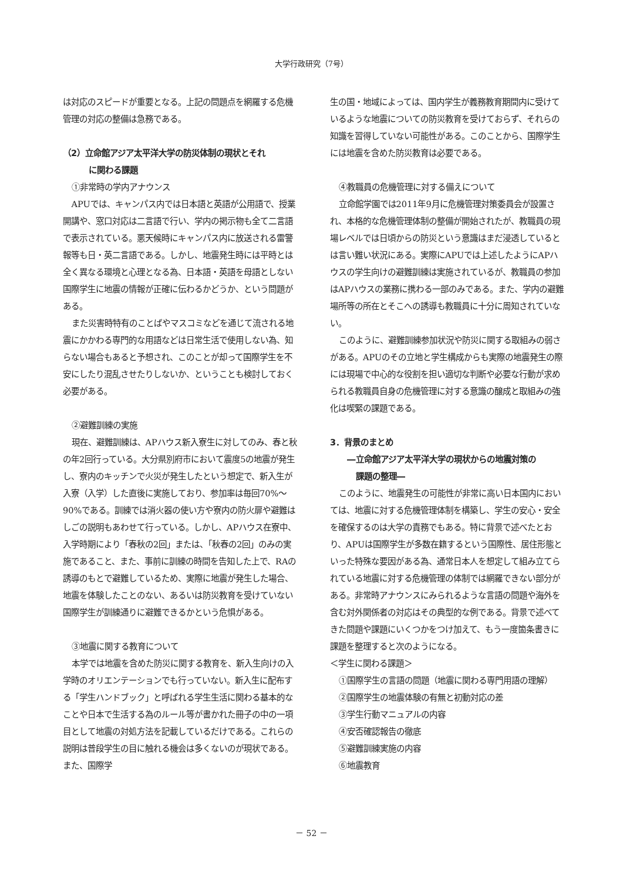大学行政研究（7号）
は対応のスピードが重要となる。上記の問題点を網羅する危機管理の対応の整備は急務である。
（2）立命館アジア太平洋大学の防災体制の現状とそれ
に関わる課題
①非常時の学内アナウンス
APUでは、キャンパス内では日本語と英語が公用語で、授業開講や、窓口対応は二言語で行い、学内の掲示物も全て二言語で表示されている。悪天候時にキャンパス内に放送される雷警報等も日・英二言語である。しかし、地震発生時には平時とは全く異なる環境と心理となる為、日本語・英語を母語としない国際学生に地震の情報が正確に伝わるかどうか、という問題がある。
また災害時特有のことばやマスコミなどを通じて流される地震にかかわる専門的な用語などは日常生活で使用しない為、知らない場合もあると予想され、このことが却って国際学生を不安にしたり混乱させたりしないか、ということも検討しておく必要がある。
②避難訓練の実施
現在、避難訓練は、APハウス新入寮生に対してのみ、春と秋の年2回行っている。大分県別府市において震度5の地震が発生し、寮内のキッチンで火災が発生したという想定で、新入生が入寮（入学）した直後に実施しており、参加率は毎回70%～90%である。訓練では消火器の使い方や寮内の防火扉や避難はしごの説明もあわせて行っている。しかし、APハウス在寮中、入学時期により「春秋の2回」または、「秋春の2回」のみの実施であること、また、事前に訓練の時間を告知した上で、RAの誘導のもとで避難しているため、実際に地震が発生した場合、地震を体験したことのない、あるいは防災教育を受けていない国際学生が訓練通りに避難できるかという危惧がある。
③地震に関する教育について
本学では地震を含めた防災に関する教育を、新入生向けの入学時のオリエンテーションでも行っていない。新入生に配布する「学生ハンドブック」と呼ばれる学生生活に関わる基本的なことや日本で生活する為のルール等が書かれた冊子の中の一項目として地震の対処方法を記載しているだけである。これらの説明は普段学生の目に触れる機会は多くないのが現状である。また、国際学
生の国・地域によっては、国内学生が義務教育期間内に受けているような地震についての防災教育を受けておらず、それらの知識を習得していない可能性がある。このことから、国際学生には地震を含めた防災教育は必要である。
④教職員の危機管理に対する備えについて
立命館学園では2011年9月に危機管理対策委員会が設置され、本格的な危機管理体制の整備が開始されたが、教職員の現場レベルでは日頃からの防災という意識はまだ浸透しているとは言い難い状況にある。実際にAPUでは上述したようにAPハウスの学生向けの避難訓練は実施されているが、教職員の参加はAPハウスの業務に携わる一部のみである。また、学内の避難場所等の所在とそこへの誘導も教職員に十分に周知されていない。
このように、避難訓練参加状況や防災に関する取組みの弱さがある。APUのその立地と学生構成からも実際の地震発生の際には現場で中心的な役割を担い適切な判断や必要な行動が求められる教職員自身の危機管理に対する意識の醸成と取組みの強化は喫緊の課題である。
3．背景のまとめ
―立命館アジア太平洋大学の現状からの地震対策の
課題の整理―
このように、地震発生の可能性が非常に高い日本国内においては、地震に対する危機管理体制を構築し、学生の安心・安全を確保するのは大学の責務でもある。特に背景で述べたとおり、APUは国際学生が多数在籍するという国際性、居住形態といった特殊な要因がある為、通常日本人を想定して組み立てられている地震に対する危機管理の体制では網羅できない部分がある。非常時アナウンスにみられるような言語の問題や海外を含む対外関係者の対応はその典型的な例である。背景で述べてきた問題や課題にいくつかをつけ加えて、もう一度箇条書きに課題を整理すると次のようになる。
＜学生に関わる課題＞
①国際学生の言語の問題（地震に関わる専門用語の理解）
②国際学生の地震体験の有無と初動対応の差
③学生行動マニュアルの内容
④安否確認報告の徹底
⑤避難訓練実施の内容
⑥地震教育
－ 52 －